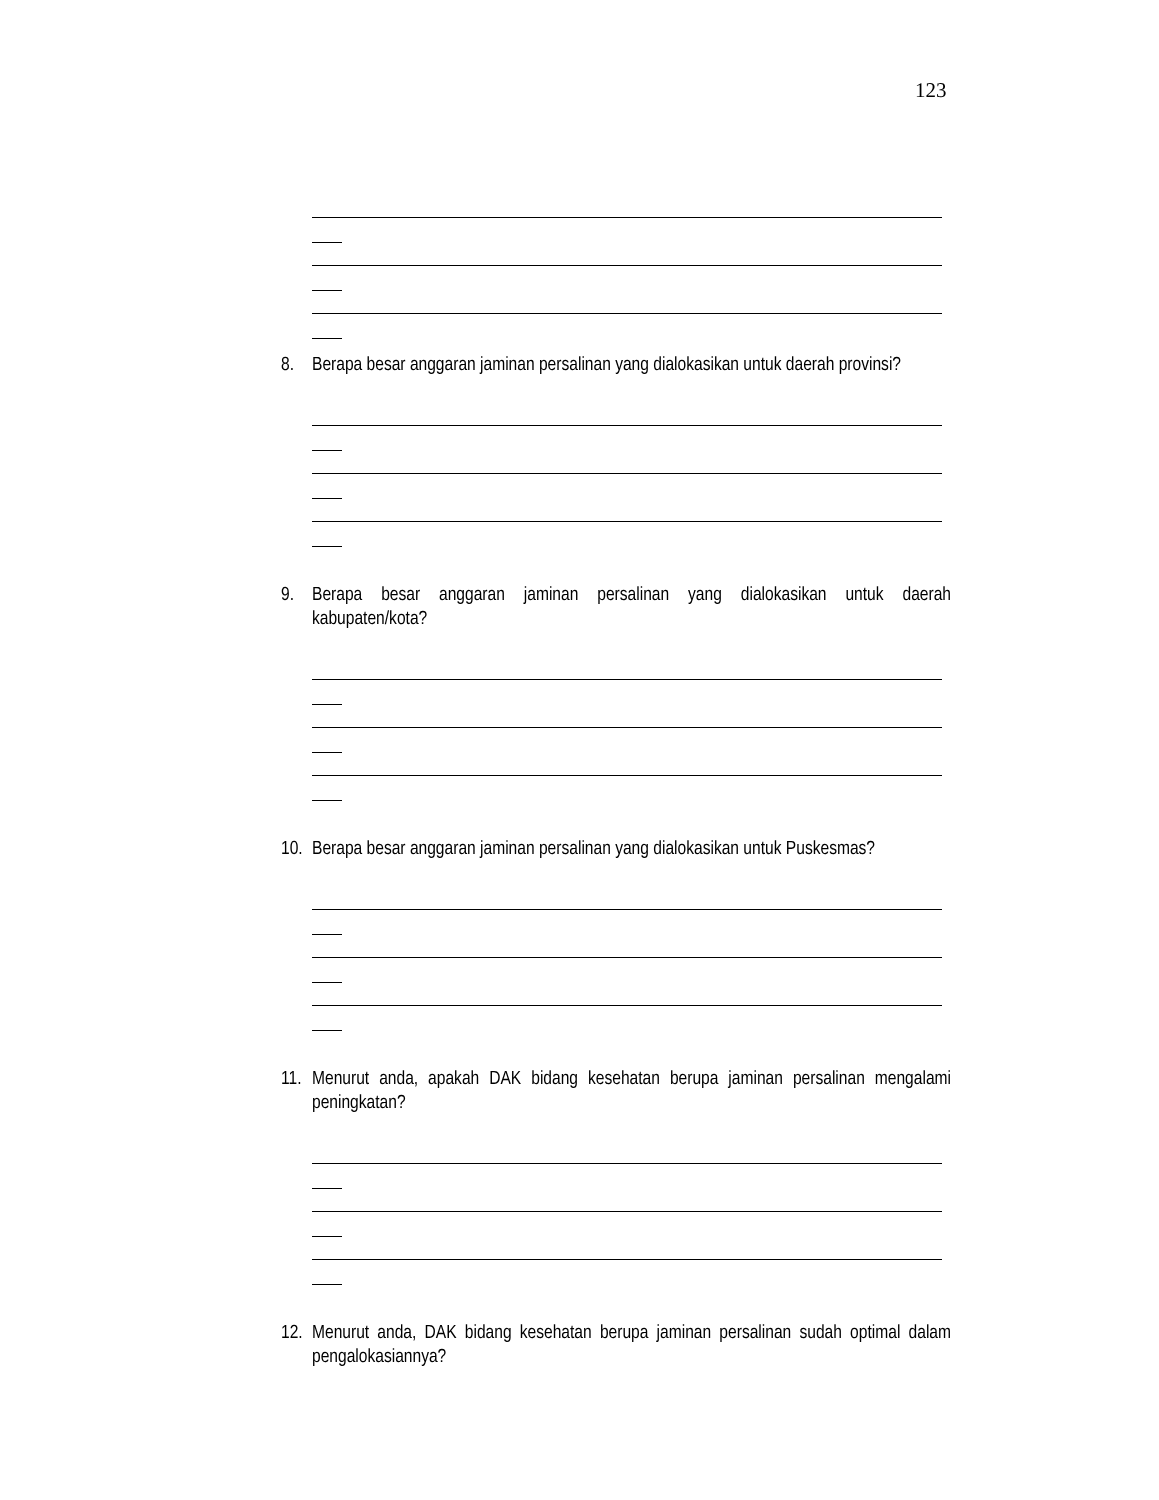123
8. Berapa besar anggaran jaminan persalinan yang dialokasikan untuk daerah provinsi?
9. Berapa besar anggaran jaminan persalinan yang dialokasikan untuk daerah kabupaten/kota?
10. Berapa besar anggaran jaminan persalinan yang dialokasikan untuk Puskesmas?
11. Menurut anda, apakah DAK bidang kesehatan berupa jaminan persalinan mengalami peningkatan?
12. Menurut anda, DAK bidang kesehatan berupa jaminan persalinan sudah optimal dalam pengalokasiannya?